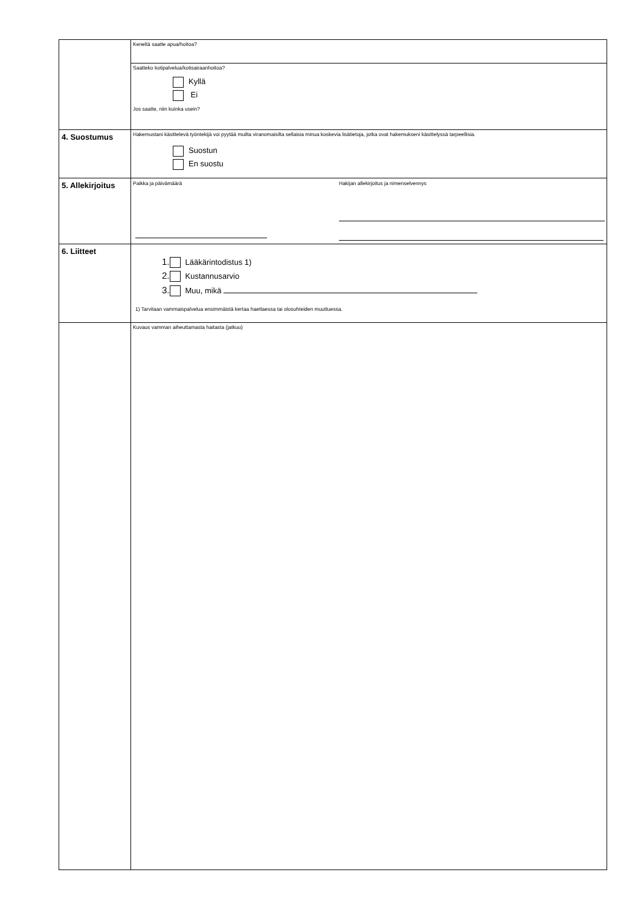| | Keneltä saatte apua/hoitoa? |
| | Saatteko kotipalvelua/kotisairaanhoitoa? Kyllä Ei Jos saatte, niin kuinka usein? |
| 4. Suostumus | Hakemustani käsittelevä työntekijä voi pyytää muilta viranomaisilta sellaisia minua koskevia lisätietoja, jotka ovat hakemukseni käsittelyssä tarpeellisia. Suostun En suostu |
| 5. Allekirjoitus | Paikka ja päivämäärä Hakijan allekirjoitus ja nimenselvennys |
| 6. Liitteet | 1. Lääkärintodistus 1) 2. Kustannusarvio 3. Muu, mikä 1) Tarvitaan vammaispalvelua ensimmäistä kertaa haettaessa tai olosuhteiden muuttuessa. |
| | Kuvaus vamman aiheuttamasta haitasta (jatkuu) |